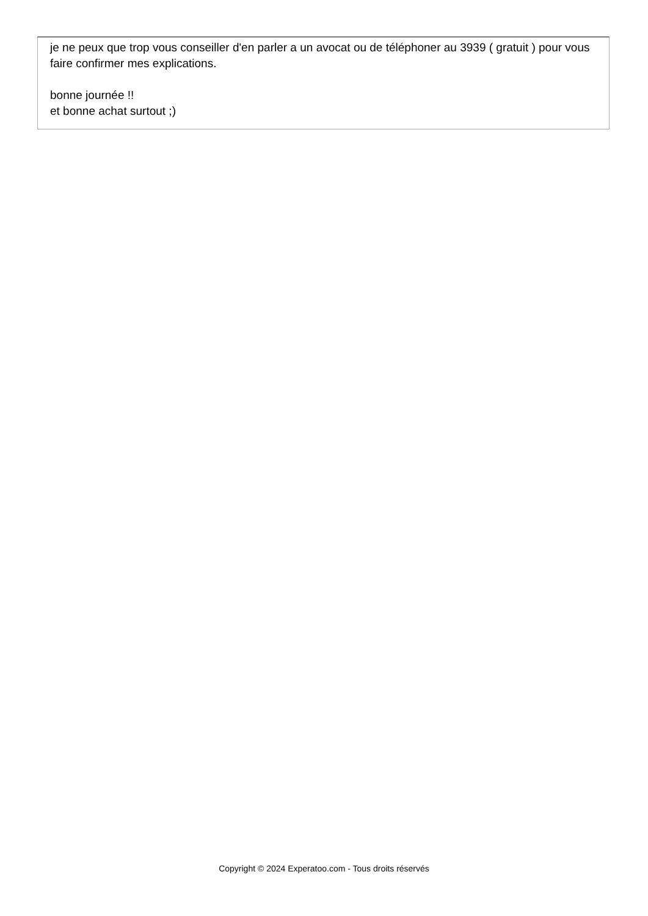je ne peux que trop vous conseiller d'en parler a un avocat ou de téléphoner au 3939 ( gratuit ) pour vous faire confirmer mes explications.
bonne journée !!
et bonne achat surtout ;)
Copyright © 2024 Experatoo.com - Tous droits réservés